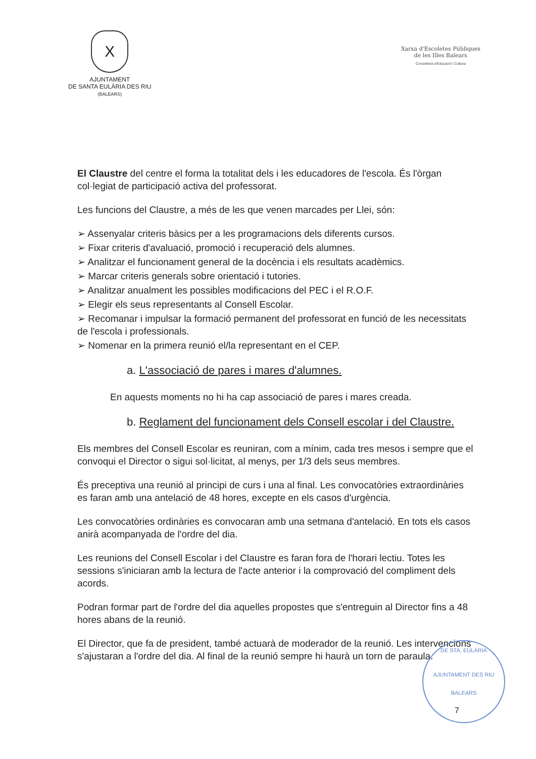X
AJUNTAMENT
DE SANTA EULÀRIA DES RIU
(BALEARS)
Xarxa d'Escoletes Públiques
de les Illes Balears
Conselleria d'Educació i Cultura
El Claustre del centre el forma la totalitat dels i les educadores de l'escola. És l'òrgan col·legiat de participació activa del professorat.
Les funcions del Claustre, a més de les que venen marcades per Llei, són:
➢ Assenyalar criteris bàsics per a les programacions dels diferents cursos.
➢ Fixar criteris d'avaluació, promoció i recuperació dels alumnes.
➢ Analitzar el funcionament general de la docència i els resultats acadèmics.
➢ Marcar criteris generals sobre orientació i tutories.
➢ Analitzar anualment les possibles modificacions del PEC i el R.O.F.
➢ Elegir els seus representants al Consell Escolar.
➢ Recomanar i impulsar la formació permanent del professorat en funció de les necessitats de l'escola i professionals.
➢ Nomenar en la primera reunió el/la representant en el CEP.
a. L'associació de pares i mares d'alumnes.
En aquests moments no hi ha cap associació de pares i mares creada.
b. Reglament del funcionament dels Consell escolar i del Claustre.
Els membres del Consell Escolar es reuniran, com a mínim, cada tres mesos i sempre que el convoqui el Director o sigui sol·licitat, al menys, per 1/3 dels seus membres.
És preceptiva una reunió al principi de curs i una al final. Les convocatòries extraordinàries es faran amb una antelació de 48 hores, excepte en els casos d'urgència.
Les convocatòries ordinàries es convocaran amb una setmana d'antelació. En tots els casos anirà acompanyada de l'ordre del dia.
Les reunions del Consell Escolar i del Claustre es faran fora de l'horari lectiu. Totes les sessions s'iniciaran amb la lectura de l'acte anterior i la comprovació del compliment dels acords.
Podran formar part de l'ordre del dia aquelles propostes que s'entreguin al Director fins a 48 hores abans de la reunió.
El Director, que fa de president, també actuarà de moderador de la reunió. Les intervencions s'ajustaran a l'ordre del dia. Al final de la reunió sempre hi haurà un torn de paraula.
DE STA. EULÀRIA
AJUNTAMENT DES RIU
BALEARS
7